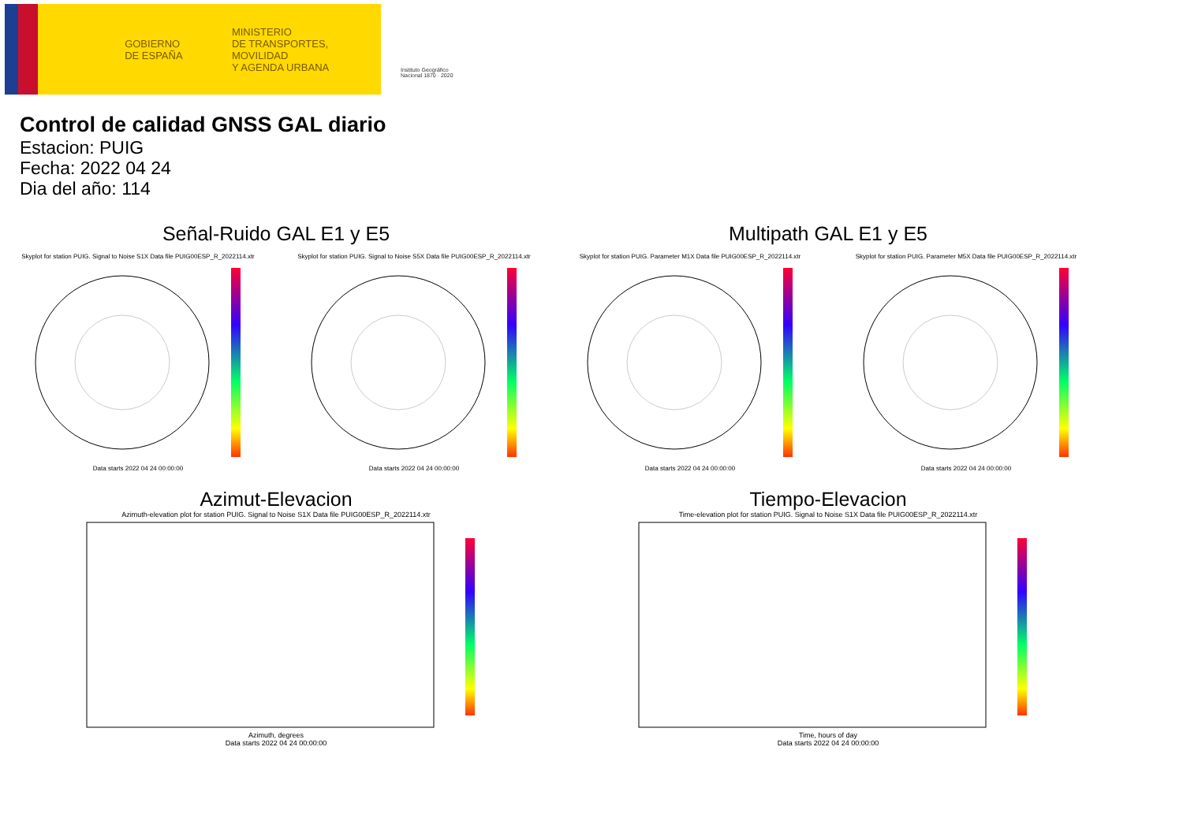GOBIERNO
DE ESPAÑA
MINISTERIO
DE TRANSPORTES, MOVILIDAD
Y AGENDA URBANA
Instituto Geográfico Nacional 1870 · 2020
Control de calidad GNSS GAL diario
Estacion: PUIG
Fecha: 2022 04 24
Dia del año: 114
Señal-Ruido GAL E1 y E5
Skyplot for station PUIG. Signal to Noise S1X Data file PUIG00ESP_R_2022114.xtr
Data starts 2022 04 24 00:00:00
Skyplot for station PUIG. Signal to Noise S5X Data file PUIG00ESP_R_2022114.xtr
Data starts 2022 04 24 00:00:00
Multipath GAL E1 y E5
Skyplot for station PUIG. Parameter M1X Data file PUIG00ESP_R_2022114.xtr
Data starts 2022 04 24 00:00:00
Skyplot for station PUIG. Parameter M5X Data file PUIG00ESP_R_2022114.xtr
Data starts 2022 04 24 00:00:00
Azimut-Elevacion
Azimuth-elevation plot for station PUIG. Signal to Noise S1X Data file PUIG00ESP_R_2022114.xtr
Azimuth, degrees
Data starts 2022 04 24 00:00:00
Tiempo-Elevacion
Time-elevation plot for station PUIG. Signal to Noise S1X Data file PUIG00ESP_R_2022114.xtr
Time, hours of day
Data starts 2022 04 24 00:00:00